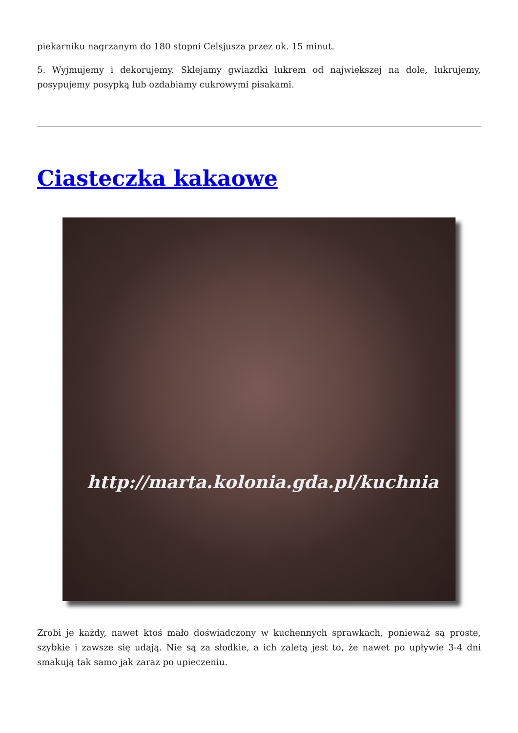piekarniku nagrzanym do 180 stopni Celsjusza przez ok. 15 minut.
5. Wyjmujemy i dekorujemy. Sklejamy gwiazdki lukrem od największej na dole, lukrujemy, posypujemy posypką lub ozdabiamy cukrowymi pisakami.
Ciasteczka kakaowe
http://marta.kolonia.gda.pl/kuchnia
Zrobi je każdy, nawet ktoś mało doświadczony w kuchennych sprawkach, ponieważ są proste, szybkie i zawsze się udają. Nie są za słodkie, a ich zaletą jest to, że nawet po upływie 3-4 dni smakują tak samo jak zaraz po upieczeniu.